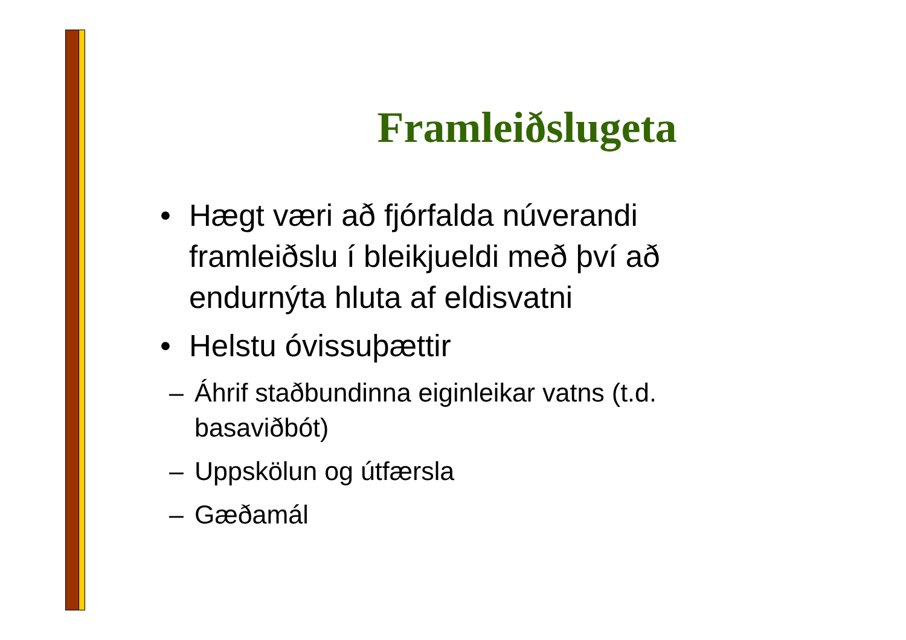Framleiðslugeta
• Hægt væri að fjórfalda núverandi framleiðslu í bleikjueldi með því að endurnýta hluta af eldisvatni
• Helstu óvissuþættir
– Áhrif staðbundinna eiginleikar vatns (t.d. basaviðbót)
– Uppskölun og útfærsla
– Gæðamál